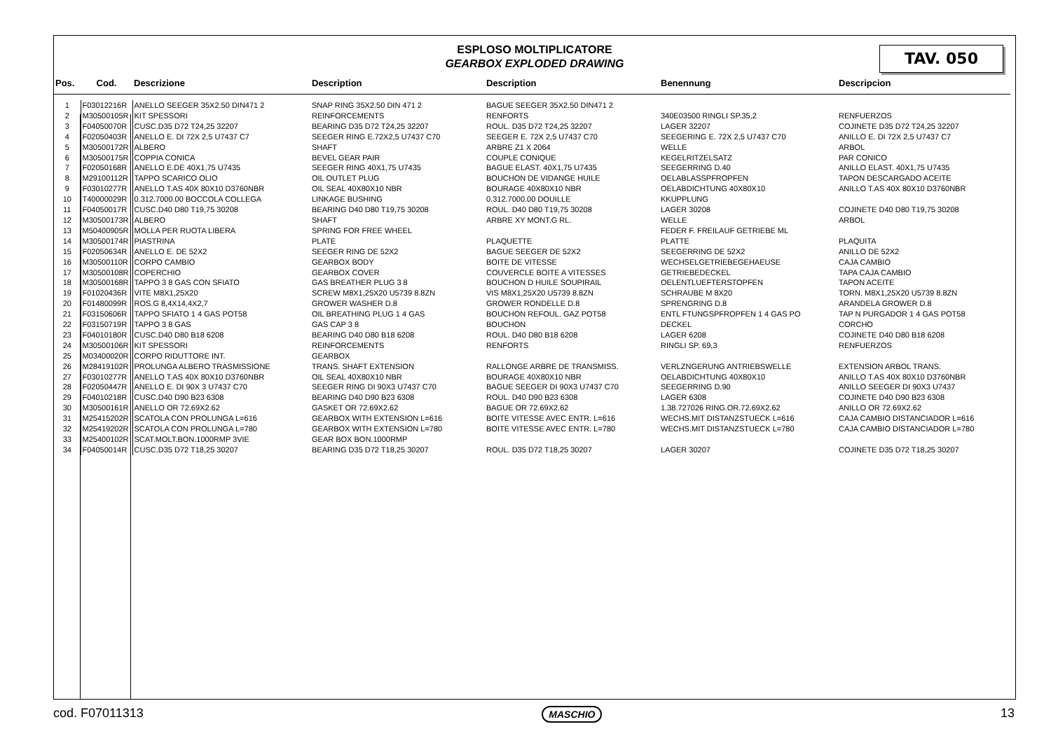TAV. 050
ESPLOSO MOLTIPLICATORE
GEARBOX EXPLODED DRAWING
| Pos. | Cod. | Descrizione | Description | Description | Benennung | Descripcion |
| --- | --- | --- | --- | --- | --- | --- |
| 1 | F03012216R | ANELLO SEEGER 35X2.50 DIN471 2 | SNAP RING 35X2.50 DIN 471 2 | BAGUE SEEGER 35X2.50 DIN471 2 | | |
| 2 | M30500105R | KIT SPESSORI | REINFORCEMENTS | RENFORTS | 340E03500 RINGLI SP.35,2 | RENFUERZOS |
| 3 | F04050070R | CUSC.D35 D72 T24,25 32207 | BEARING D35 D72 T24,25 32207 | ROUL. D35 D72 T24,25 32207 | LAGER 32207 | COJINETE D35 D72 T24,25 32207 |
| 4 | F02050403R | ANELLO E. DI 72X 2,5 U7437 C7 | SEEGER RING E.72X2,5 U7437 C70 | SEEGER E. 72X 2,5 U7437 C70 | SEEGERING E. 72X 2,5 U7437 C70 | ANILLO E. DI 72X 2,5 U7437 C7 |
| 5 | M30500172R | ALBERO | SHAFT | ARBRE Z1 X 2064 | WELLE | ARBOL |
| 6 | M30500175R | COPPIA CONICA | BEVEL GEAR PAIR | COUPLE CONIQUE | KEGELRITZELSATZ | PAR CONICO |
| 7 | F02050168R | ANELLO E.DE 40X1,75 U7435 | SEEGER RING 40X1,75 U7435 | BAGUE ELAST. 40X1,75 U7435 | SEEGERRING D.40 | ANILLO ELAST. 40X1,75 U7435 |
| 8 | M29100112R | TAPPO SCARICO OLIO | OIL OUTLET PLUG | BOUCHON DE VIDANGE HUILE | OELABLASSPFROPFEN | TAPON DESCARGADO ACEITE |
| 9 | F03010277R | ANELLO T.AS 40X 80X10 D3760NBR | OIL SEAL 40X80X10 NBR | BOURAGE 40X80X10 NBR | OELABDICHTUNG 40X80X10 | ANILLO T.AS 40X 80X10 D3760NBR |
| 10 | T40000029R | 0.312.7000.00 BOCCOLA COLLEGA | LINKAGE BUSHING | 0.312.7000.00 DOUILLE | KKUPPLUNG | |
| 11 | F04050017R | CUSC.D40 D80 T19,75 30208 | BEARING D40 D80 T19,75 30208 | ROUL. D40 D80 T19,75 30208 | LAGER 30208 | COJINETE D40 D80 T19,75 30208 |
| 12 | M30500173R | ALBERO | SHAFT | ARBRE XY MONT.G RL. | WELLE | ARBOL |
| 13 | M50400905R | MOLLA PER RUOTA LIBERA | SPRING FOR FREE WHEEL | | FEDER F. FREILAUF GETRIEBE ML | |
| 14 | M30500174R | PIASTRINA | PLATE | PLAQUETTE | PLATTE | PLAQUITA |
| 15 | F02050634R | ANELLO E. DE 52X2 | SEEGER RING DE 52X2 | BAGUE SEEGER DE 52X2 | SEEGERRING DE 52X2 | ANILLO DE 52X2 |
| 16 | M30500110R | CORPO CAMBIO | GEARBOX BODY | BOITE DE VITESSE | WECHSELGETRIEBEGEHAEUSE | CAJA CAMBIO |
| 17 | M30500108R | COPERCHIO | GEARBOX COVER | COUVERCLE BOITE A VITESSES | GETRIEBEDECKEL | TAPA CAJA CAMBIO |
| 18 | M30500168R | TAPPO 3 8 GAS CON SFIATO | GAS BREATHER PLUG 3 8 | BOUCHON D HUILE SOUPIRAIL | OELENTLUEFTERSTOPFEN | TAPON ACEITE |
| 19 | F01020436R | VITE M8X1,25X20 | SCREW M8X1,25X20 U5739 8.8ZN | VIS M8X1,25X20 U5739 8.8ZN | SCHRAUBE M 8X20 | TORN. M8X1,25X20 U5739 8.8ZN |
| 20 | F01480099R | ROS.G 8,4X14,4X2,7 | GROWER WASHER D.8 | GROWER RONDELLE D.8 | SPRENGRING D.8 | ARANDELA GROWER D.8 |
| 21 | F03150606R | TAPPO SFIATO 1 4 GAS POT58 | OIL BREATHING PLUG 1 4 GAS | BOUCHON REFOUL. GAZ POT58 | ENTL FTUNGSPFROPFEN 1 4 GAS PO | TAP N PURGADOR 1 4 GAS POT58 |
| 22 | F03150719R | TAPPO 3 8 GAS | GAS CAP 3 8 | BOUCHON | DECKEL | CORCHO |
| 23 | F04010180R | CUSC.D40 D80 B18 6208 | BEARING D40 D80 B18 6208 | ROUL. D40 D80 B18 6208 | LAGER 6208 | COJINETE D40 D80 B18 6208 |
| 24 | M30500106R | KIT SPESSORI | REINFORCEMENTS | RENFORTS | RINGLI SP. 69,3 | RENFUERZOS |
| 25 | M03400020R | CORPO RIDUTTORE INT. | GEARBOX | | | |
| 26 | M28419102R | PROLUNGA ALBERO TRASMISSIONE | TRANS. SHAFT EXTENSION | RALLONGE ARBRE DE TRANSMISS. | VERLZNGERUNG ANTRIEBSWELLE | EXTENSION ARBOL TRANS. |
| 27 | F03010277R | ANELLO T.AS 40X 80X10 D3760NBR | OIL SEAL 40X80X10 NBR | BOURAGE 40X80X10 NBR | OELABDICHTUNG 40X80X10 | ANILLO T.AS 40X 80X10 D3760NBR |
| 28 | F02050447R | ANELLO E. DI 90X 3 U7437 C70 | SEEGER RING DI 90X3 U7437 C70 | BAGUE SEEGER DI 90X3 U7437 C70 | SEEGERRING D.90 | ANILLO SEEGER DI 90X3 U7437 |
| 29 | F04010218R | CUSC.D40 D90 B23 6308 | BEARING D40 D90 B23 6308 | ROUL. D40 D90 B23 6308 | LAGER 6308 | COJINETE D40 D90 B23 6308 |
| 30 | M30500161R | ANELLO OR 72.69X2.62 | GASKET OR 72.69X2.62 | BAGUE OR 72.69X2.62 | 1.38.727026 RING.OR.72.69X2.62 | ANILLO OR 72.69X2.62 |
| 31 | M25415202R | SCATOLA CON PROLUNGA L=616 | GEARBOX WITH EXTENSION L=616 | BOITE VITESSE AVEC ENTR. L=616 | WECHS.MIT DISTANZSTUECK L=616 | CAJA CAMBIO DISTANCIADOR L=616 |
| 32 | M25419202R | SCATOLA CON PROLUNGA L=780 | GEARBOX WITH EXTENSION L=780 | BOITE VITESSE AVEC ENTR. L=780 | WECHS.MIT DISTANZSTUECK L=780 | CAJA CAMBIO DISTANCIADOR L=780 |
| 33 | M25400102R | SCAT.MOLT.BON.1000RMP 3VIE | GEAR BOX BON.1000RMP | | | |
| 34 | F04050014R | CUSC.D35 D72 T18,25 30207 | BEARING D35 D72 T18,25 30207 | ROUL. D35 D72 T18,25 30207 | LAGER 30207 | COJINETE D35 D72 T18,25 30207 |
cod. F07011313 MASCHIO 13